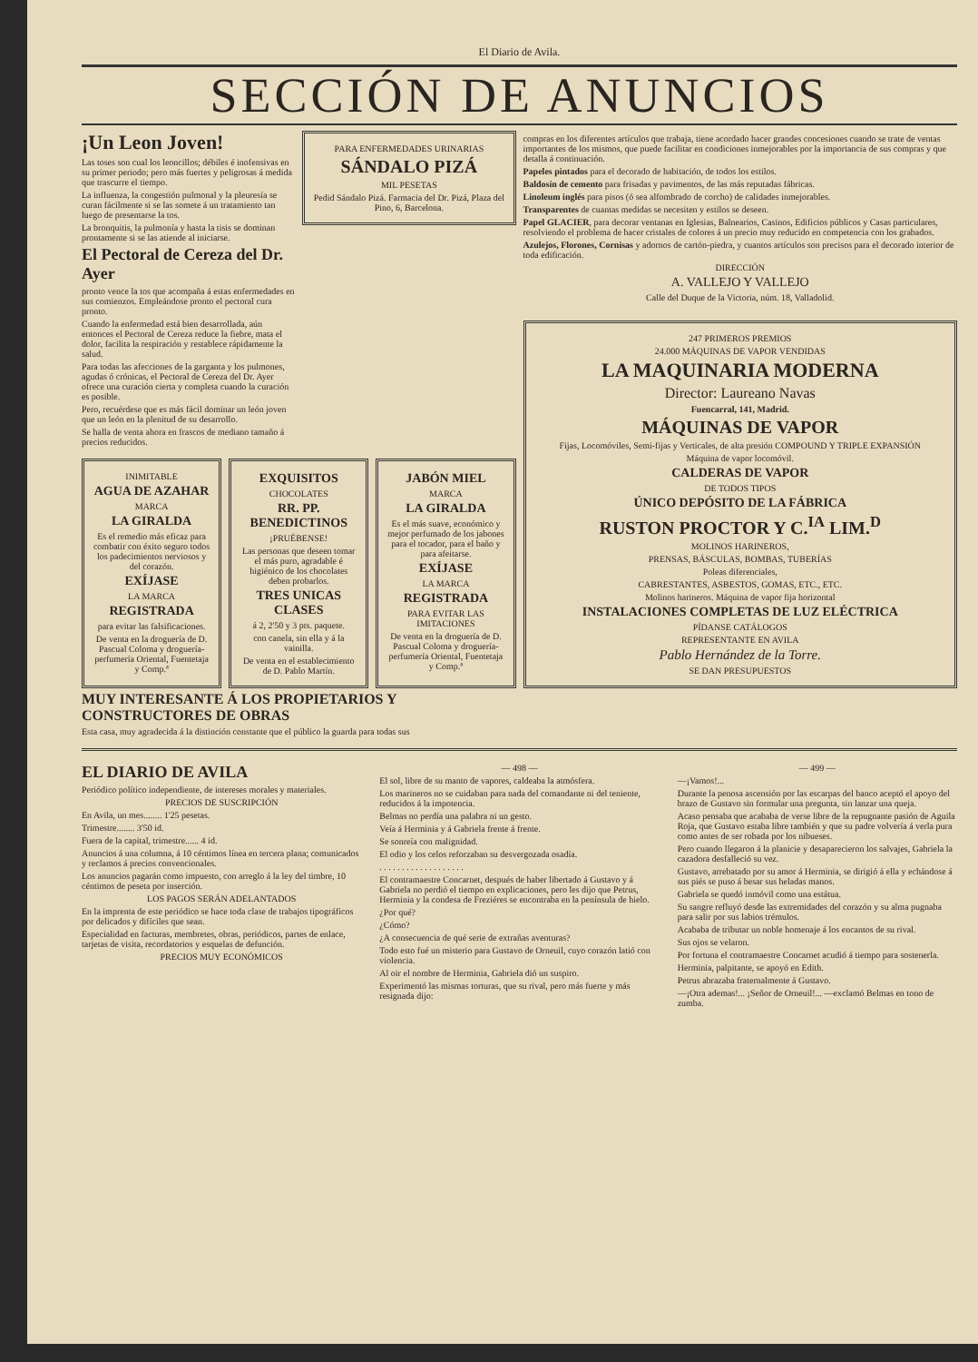El Diario de Avila.
SECCIÓN DE ANUNCIOS
¡Un Leon Joven!
Las toses son cual los leoncillos; débiles é inofensivas en su primer periodo; pero más fuertes y peligrosas á medida que trascurre el tiempo.
La influenza, la congestión pulmonal y la pleuresía se curan fácilmente si se las somete á un tratamiento tan luego de presentarse la tos.
La bronquitis, la pulmonía y hasta la tisis se dominan prontamente si se las atiende al iniciarse.
El Pectoral de Cereza del Dr. Ayer
pronto vence la tos que acompaña á estas enfermedades en sus comienzos. Empleándose pronto el pectoral cura pronto.
Cuando la enfermedad está bien desarrollada, aún entonces el Pectoral de Cereza reduce la fiebre, mata el dolor, facilita la respiración y restablece rápidamente la salud.
Para todas las afecciones de la garganta y los pulmones, agudas ó crónicas, el Pectoral de Cereza del Dr. Ayer ofrece una curación cierta y completa cuando la curación es posible.
Pero, recuérdese que es más fácil dominar un león joven que un león en la plenitud de su desarrollo.
Se halla de venta ahora en frascos de mediano tamaño á precios reducidos.
PARA ENFERMEDADES URINARIAS
SÁNDALO PIZÁ
MIL PESETAS
Pedid Sándalo Pizá. Farmacia del Dr. Pizá, Plaza del Pino, 6, Barcelona.
INIMITABLE
AGUA DE AZAHAR
MARCA
LA GIRALDA
Es el remedio más eficaz para combatir con éxito seguro todos los padecimientos nerviosos y del corazón.
EXÍJASE
LA MARCA
REGISTRADA
para evitar las falsificaciones.
De venta en la droguería de D. Pascual Coloma y droguería-perfumería Oriental, Fuentetaja y Comp.ª
EXQUISITOS
CHOCOLATES
RR. PP. BENEDICTINOS
¡PRUÉBENSE!
Las personas que deseen tomar el más puro, agradable é higiénico de los chocolates deben probarlos.
TRES UNICAS CLASES
á 2, 2'50 y 3 pts. paquete.
con canela, sin ella y á la vainilla.
De venta en el establecimiento de D. Pablo Martín.
JABÓN MIEL
MARCA
LA GIRALDA
Es el más suave, económico y mejor perfumado de los jabones para el tocador, para el baño y para afeitarse.
EXÍJASE
LA MARCA
REGISTRADA
PARA EVITAR LAS IMITACIONES
De venta en la droguería de D. Pascual Coloma y droguería-perfumería Oriental, Fuentetaja y Comp.ª
MUY INTERESANTE Á LOS PROPIETARIOS Y CONSTRUCTORES DE OBRAS
Esta casa, muy agradecida á la distinción constante que el público la guarda para todas sus
compras en los diferentes artículos que trabaja, tiene acordado hacer grandes concesiones cuando se trate de ventas importantes de los mismos, que puede facilitar en condiciones inmejorables por la importancia de sus compras y que detalla á continuación.
Papeles pintados para el decorado de habitación, de todos los estilos.
Baldosín de cemento para frisadas y pavimentos, de las más reputadas fábricas.
Linoleum inglés para pisos (ó sea alfombrado de corcho) de calidades inmejorables.
Transparentes de cuantas medidas se necesiten y estilos se deseen.
Papel GLACIER, para decorar ventanas en Iglesias, Balnearios, Casinos, Edificios públicos y Casas particulares, resolviendo el problema de hacer cristales de colores á un precio muy reducido en competencia con los grabados.
Azulejos, Florones, Cornisas y adornos de cartón-piedra, y cuantos artículos son precisos para el decorado interior de toda edificación.
DIRECCIÓN
A. VALLEJO Y VALLEJO
Calle del Duque de la Victoria, núm. 18, Valladolid.
247 PRIMEROS PREMIOS
24.000 MÁQUINAS DE VAPOR VENDIDAS
LA MAQUINARIA MODERNA
Director: Laureano Navas
Fuencarral, 141, Madrid.
MÁQUINAS DE VAPOR
Fijas, Locomóviles, Semi-fijas y Verticales, de alta presión COMPOUND Y TRIPLE EXPANSIÓN
Máquina de vapor locomóvil.
CALDERAS DE VAPOR
DE TODOS TIPOS
ÚNICO DEPÓSITO DE LA FÁBRICA
RUSTON PROCTOR Y C.<sup>IA</sup> LIM.<sup>D</sup>
MOLINOS HARINEROS,
PRENSAS, BÁSCULAS, BOMBAS, TUBERÍAS
Poleas diferenciales,
CABRESTANTES, ASBESTOS, GOMAS, ETC., ETC.
Molinos harineros. Máquina de vapor fija horizontal
INSTALACIONES COMPLETAS DE LUZ ELÉCTRICA
PÍDANSE CATÁLOGOS
REPRESENTANTE EN AVILA
Pablo Hernández de la Torre.
SE DAN PRESUPUESTOS
EL DIARIO DE AVILA
Periódico político independiente, de intereses morales y materiales.
PRECIOS DE SUSCRIPCIÓN
En Avila, un mes........ 1'25 pesetas.
Trimestre........ 3'50 id.
Fuera de la capital, trimestre...... 4 id.
Anuncios á una columna, á 10 céntimos línea en tercera plana; comunicados y reclamos á precios convencionales.
Los anuncios pagarán como impuesto, con arreglo á la ley del timbre, 10 céntimos de peseta por inserción.
LOS PAGOS SERÁN ADELANTADOS
En la imprenta de este periódico se hace toda clase de trabajos tipográficos por delicados y difíciles que sean.
Especialidad en facturas, membretes, obras, periódicos, partes de enlace, tarjetas de visita, recordatorios y esquelas de defunción.
PRECIOS MUY ECONÓMICOS
— 498 —
El sol, libre de su manto de vapores, caldeaba la atmósfera.
Los marineros no se cuidaban para nada del comandante ni del teniente, reducidos á la impotencia.
Belmas no perdía una palabra ni un gesto.
Veía á Herminia y á Gabriela frente á frente.
Se sonreía con malignidad.
El odio y los celos reforzaban su desvergozada osadía.
. . . . . . . . . . . . . . . . . . .
El contramaestre Concarnet, después de haber libertado á Gustavo y á Gabriela no perdió el tiempo en explicaciones, pero les dijo que Petrus, Herminia y la condesa de Freziéres se encontraba en la península de hielo.
¿Por qué?
¿Cómo?
¿A consecuencia de qué serie de extrañas aventuras?
Todo esto fué un misterio para Gustavo de Orneuil, cuyo corazón latió con violencia.
Al oir el nombre de Herminia, Gabriela dió un suspiro.
Experimentó las mismas torturas, que su rival, pero más fuerte y más resignada dijo:
— 499 —
—¡Vamos!...
Durante la penosa ascensión por las escarpas del banco aceptó el apoyo del brazo de Gustavo sin formular una pregunta, sin lanzar una queja.
Acaso pensaba que acababa de verse libre de la repugnante pasión de Aguila Roja, que Gustavo estaba libre también y que su padre volvería á verla pura como antes de ser robada por los nibueses.
Pero cuando llegaron á la planicie y desaparecieron los salvajes, Gabriela la cazadora desfalleció su vez.
Gustavo, arrebatado por su amor á Herminia, se dirigió á ella y echándose á sus piés se puso á besar sus heladas manos.
Gabriela se quedó inmóvil como una estátua.
Su sangre refluyó desde las extremidades del corazón y su alma pugnaba para salir por sus labios trémulos.
Acababa de tributar un noble homenaje á los encantos de su rival.
Sus ojos se velaron.
Por fortuna el contramaestre Concarnet acudió á tiempo para sostenerla.
Herminia, palpitante, se apoyó en Edith.
Petrus abrazaba fraternalmente á Gustavo.
—¡Otra ademas!... ¡Señor de Orneuil!... —exclamó Belmas en tono de zumba.